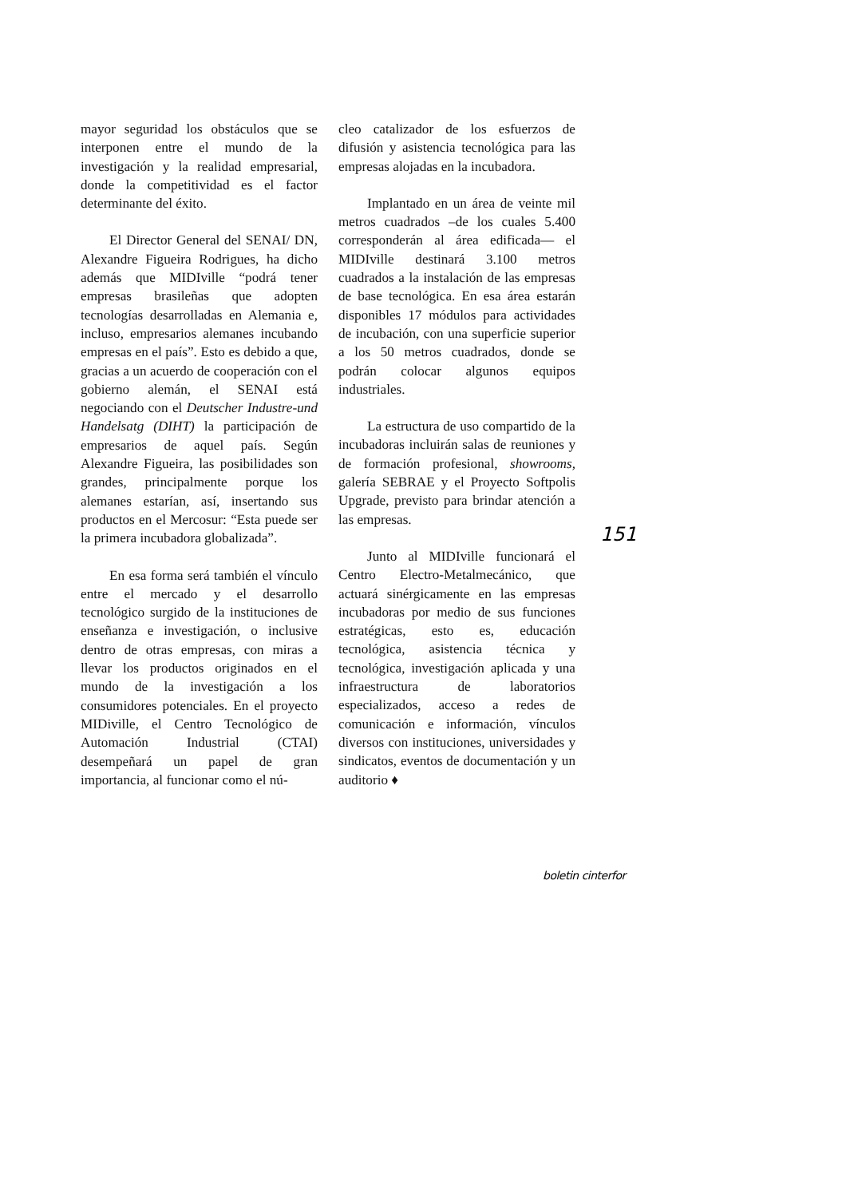mayor seguridad los obstáculos que se interponen entre el mundo de la investigación y la realidad empresarial, donde la competitividad es el factor determinante del éxito.
El Director General del SENAI/ DN, Alexandre Figueira Rodrigues, ha dicho además que MIDIville “podrá tener empresas brasileñas que adopten tecnologías desarrolladas en Alemania e, incluso, empresarios alemanes incubando empresas en el país”. Esto es debido a que, gracias a un acuerdo de cooperación con el gobierno alemán, el SENAI está negociando con el Deutscher Industre-und Handelsatg (DIHT) la participación de empresarios de aquel país. Según Alexandre Figueira, las posibilidades son grandes, principalmente porque los alemanes estarían, así, insertando sus productos en el Mercosur: “Esta puede ser la primera incubadora globalizada”.
En esa forma será también el vínculo entre el mercado y el desarrollo tecnológico surgido de la instituciones de enseñanza e investigación, o inclusive dentro de otras empresas, con miras a llevar los productos originados en el mundo de la investigación a los consumidores potenciales. En el proyecto MIDiville, el Centro Tecnológico de Automación Industrial (CTAI) desempeñará un papel de gran importancia, al funcionar como el nú-
cleo catalizador de los esfuerzos de difusión y asistencia tecnológica para las empresas alojadas en la incubadora.
Implantado en un área de veinte mil metros cuadrados –de los cuales 5.400 corresponderán al área edificada— el MIDIville destinará 3.100 metros cuadrados a la instalación de las empresas de base tecnológica. En esa área estarán disponibles 17 módulos para actividades de incubación, con una superficie superior a los 50 metros cuadrados, donde se podrán colocar algunos equipos industriales.
La estructura de uso compartido de la incubadoras incluirán salas de reuniones y de formación profesional, showrooms, galería SEBRAE y el Proyecto Softpolis Upgrade, previsto para brindar atención a las empresas.
Junto al MIDIville funcionará el Centro Electro-Metalmecánico, que actuará sinérgicamente en las empresas incubadoras por medio de sus funciones estratégicas, esto es, educación tecnológica, asistencia técnica y tecnológica, investigación aplicada y una infraestructura de laboratorios especializados, acceso a redes de comunicación e información, vínculos diversos con instituciones, universidades y sindicatos, eventos de documentación y un auditorio ♦
151
boletin cinterfor